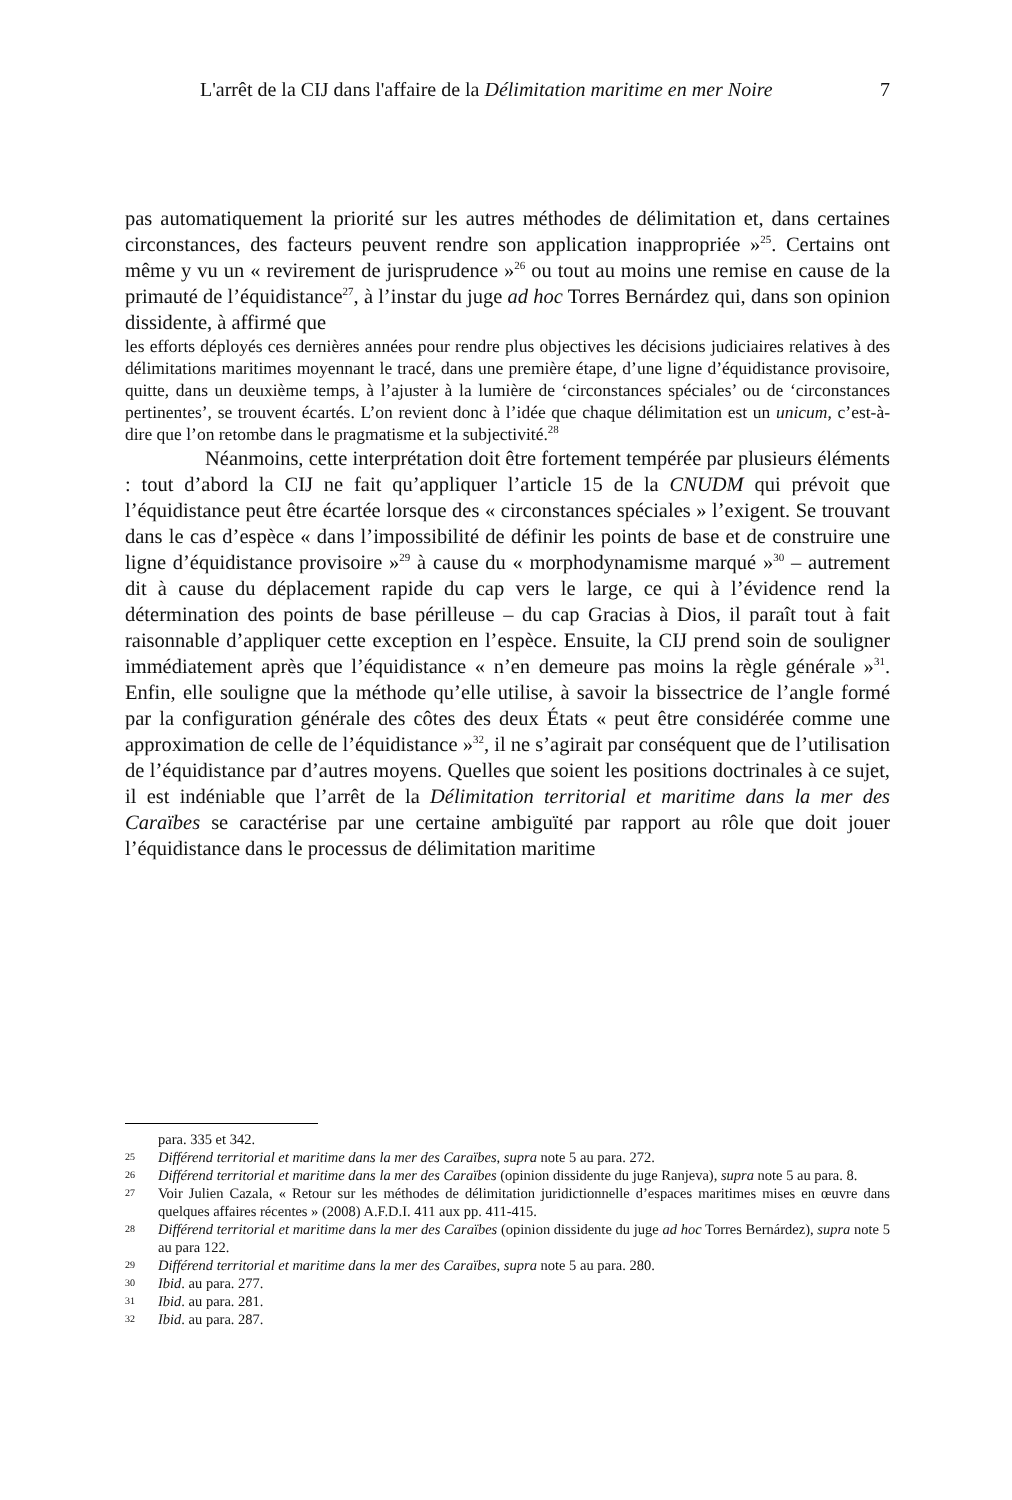L'arrêt de la CIJ dans l'affaire de la Délimitation maritime en mer Noire 7
pas automatiquement la priorité sur les autres méthodes de délimitation et, dans certaines circonstances, des facteurs peuvent rendre son application inappropriée »<sup>25</sup>. Certains ont même y vu un « revirement de jurisprudence »<sup>26</sup> ou tout au moins une remise en cause de la primauté de l’équidistance<sup>27</sup>, à l’instar du juge ad hoc Torres Bernárdez qui, dans son opinion dissidente, à affirmé que
les efforts déployés ces dernières années pour rendre plus objectives les décisions judiciaires relatives à des délimitations maritimes moyennant le tracé, dans une première étape, d’une ligne d’équidistance provisoire, quitte, dans un deuxième temps, à l’ajuster à la lumière de ‘circonstances spéciales’ ou de ‘circonstances pertinentes’, se trouvent écartés. L’on revient donc à l’idée que chaque délimitation est un unicum, c’est-à-dire que l’on retombe dans le pragmatisme et la subjectivité.<sup>28</sup>
Néanmoins, cette interprétation doit être fortement tempérée par plusieurs éléments : tout d’abord la CIJ ne fait qu’appliquer l’article 15 de la CNUDM qui prévoit que l’équidistance peut être écartée lorsque des « circonstances spéciales » l’exigent. Se trouvant dans le cas d’espèce « dans l’impossibilité de définir les points de base et de construire une ligne d’équidistance provisoire »<sup>29</sup> à cause du « morphodynamisme marqué »<sup>30</sup> – autrement dit à cause du déplacement rapide du cap vers le large, ce qui à l’évidence rend la détermination des points de base périlleuse – du cap Gracias à Dios, il paraît tout à fait raisonnable d’appliquer cette exception en l’espèce. Ensuite, la CIJ prend soin de souligner immédiatement après que l’équidistance « n’en demeure pas moins la règle générale »<sup>31</sup>. Enfin, elle souligne que la méthode qu’elle utilise, à savoir la bissectrice de l’angle formé par la configuration générale des côtes des deux États « peut être considérée comme une approximation de celle de l’équidistance »<sup>32</sup>, il ne s’agirait par conséquent que de l’utilisation de l’équidistance par d’autres moyens. Quelles que soient les positions doctrinales à ce sujet, il est indéniable que l’arrêt de la Délimitation territorial et maritime dans la mer des Caraïbes se caractérise par une certaine ambiguïté par rapport au rôle que doit jouer l’équidistance dans le processus de délimitation maritime
para. 335 et 342.
25
Différend territorial et maritime dans la mer des Caraïbes, supra note 5 au para. 272.
26
Différend territorial et maritime dans la mer des Caraïbes (opinion dissidente du juge Ranjeva), supra note 5 au para. 8.
27
Voir Julien Cazala, « Retour sur les méthodes de délimitation juridictionnelle d’espaces maritimes mises en œuvre dans quelques affaires récentes » (2008) A.F.D.I. 411 aux pp. 411-415.
28
Différend territorial et maritime dans la mer des Caraïbes (opinion dissidente du juge ad hoc Torres Bernárdez), supra note 5 au para 122.
29
Différend territorial et maritime dans la mer des Caraïbes, supra note 5 au para. 280.
30
Ibid. au para. 277.
31
Ibid. au para. 281.
32
Ibid. au para. 287.